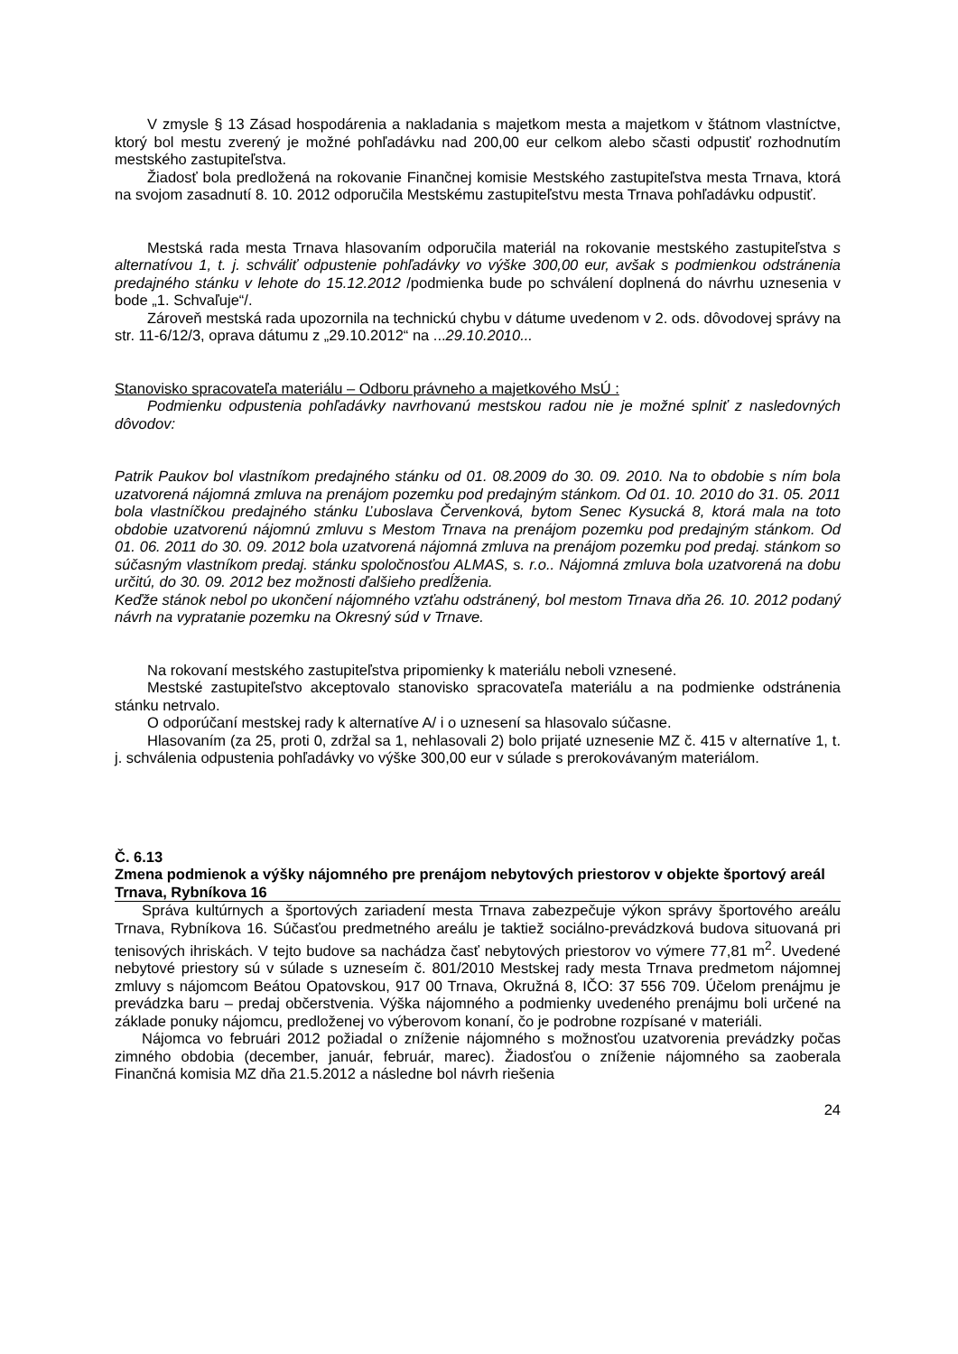V zmysle § 13 Zásad hospodárenia a nakladania s majetkom mesta a majetkom v štátnom vlastníctve, ktorý bol mestu zverený je možné pohľadávku nad 200,00 eur celkom alebo sčasti odpustiť rozhodnutím mestského zastupiteľstva.
Žiadosť bola predložená na rokovanie Finančnej komisie Mestského zastupiteľstva mesta Trnava, ktorá na svojom zasadnutí 8. 10. 2012 odporučila Mestskému zastupiteľstvu mesta Trnava pohľadávku odpustiť.
Mestská rada mesta Trnava hlasovaním odporučila materiál na rokovanie mestského zastupiteľstva s alternatívou 1, t. j. schváliť odpustenie pohľadávky vo výške 300,00 eur, avšak s podmienkou odstránenia predajného stánku v lehote do 15.12.2012 /podmienka bude po schválení doplnená do návrhu uznesenia v bode „1. Schvaľuje“/.
Zároveň mestská rada upozornila na technickú chybu v dátume uvedenom v 2. ods. dôvodovej správy na str. 11-6/12/3, oprava dátumu z „29.10.2012“ na ...29.10.2010...
Stanovisko spracovateľa materiálu – Odboru právneho a majetkového MsÚ :
Podmienku odpustenia pohľadávky navrhovanú mestskou radou nie je možné splniť z nasledovných dôvodov:
Patrik Paukov bol vlastníkom predajného stánku od 01. 08.2009 do 30. 09. 2010. Na to obdobie s ním bola uzatvorená nájomná zmluva na prenájom pozemku pod predajným stánkom. Od 01. 10. 2010 do 31. 05. 2011 bola vlastníčkou predajného stánku Ľuboslava Červenková, bytom Senec Kysucká 8, ktorá mala na toto obdobie uzatvorenú nájomnú zmluvu s Mestom Trnava na prenájom pozemku pod predajným stánkom. Od 01. 06. 2011 do 30. 09. 2012 bola uzatvorená nájomná zmluva na prenájom pozemku pod predaj. stánkom so súčasným vlastníkom predaj. stánku spoločnosťou ALMAS, s. r.o.. Nájomná zmluva bola uzatvorená na dobu určitú, do 30. 09. 2012 bez možnosti ďalšieho predĺženia.
Keďže stánok nebol po ukončení nájomného vzťahu odstránený, bol mestom Trnava dňa 26. 10. 2012 podaný návrh na vypratanie pozemku na Okresný súd v Trnave.
Na rokovaní mestského zastupiteľstva pripomienky k materiálu neboli vznesené.
Mestské zastupiteľstvo akceptovalo stanovisko spracovateľa materiálu a na podmienke odstránenia stánku netrvalo.
O odporúčaní mestskej rady k alternatíve A/ i o uznesení sa hlasovalo súčasne.
Hlasovaním (za 25, proti 0, zdržal sa 1, nehlasovali 2) bolo prijaté uznesenie MZ č. 415 v alternatíve 1, t. j. schválenia odpustenia pohľadávky vo výške 300,00 eur v súlade s prerokovávaným materiálom.
Č. 6.13
Zmena podmienok a výšky nájomného pre prenájom nebytových priestorov v objekte športový areál Trnava, Rybníkova 16
Správa kultúrnych a športových zariadení mesta Trnava zabezpečuje výkon správy športového areálu Trnava, Rybníkova 16. Súčasťou predmetného areálu je taktiež sociálno-prevádzková budova situovaná pri tenisových ihriskách. V tejto budove sa nachádza časť nebytových priestorov vo výmere 77,81 m<sup>2</sup>. Uvedené nebytové priestory sú v súlade s uzneseím č. 801/2010 Mestskej rady mesta Trnava predmetom nájomnej zmluvy s nájomcom Beátou Opatovskou, 917 00 Trnava, Okružná 8, IČO: 37 556 709. Účelom prenájmu je prevádzka baru – predaj občerstvenia. Výška nájomného a podmienky uvedeného prenájmu boli určené na základe ponuky nájomcu, predloženej vo výberovom konaní, čo je podrobne rozpísané v materiáli.
Nájomca vo februári 2012 požiadal o zníženie nájomného s možnosťou uzatvorenia prevádzky počas zimného obdobia (december, január, február, marec). Žiadosťou o zníženie nájomného sa zaoberala Finančná komisia MZ dňa 21.5.2012 a následne bol návrh riešenia
24